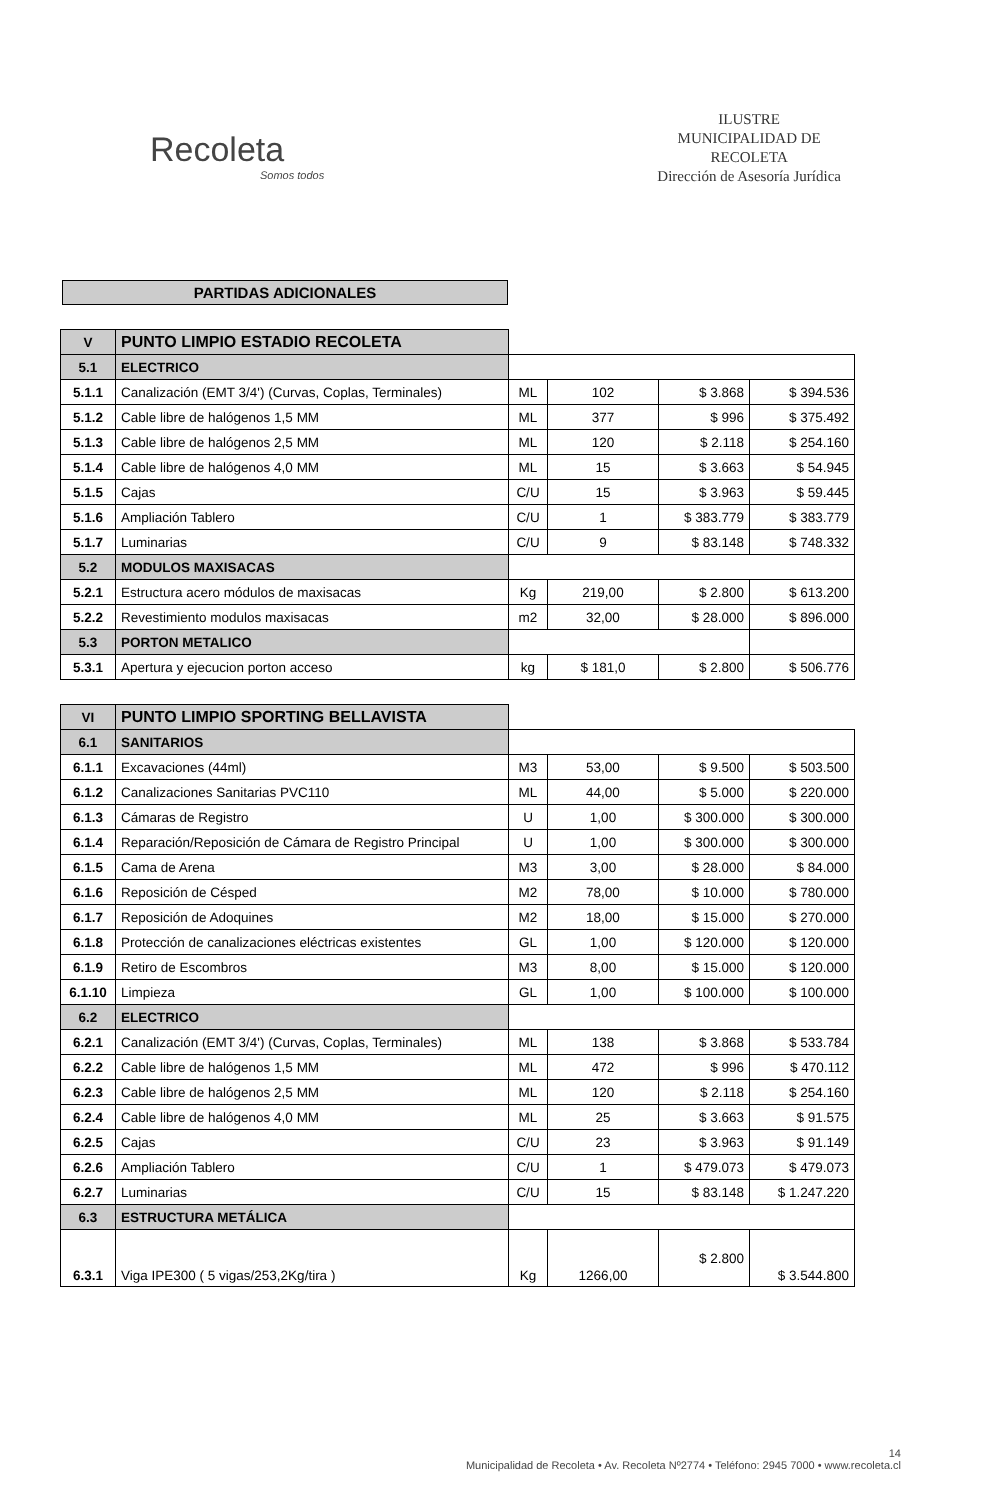Recoleta
Somos todos
ILUSTRE
MUNICIPALIDAD DE
RECOLETA
Dirección de Asesoría Jurídica
PARTIDAS ADICIONALES
| V | PUNTO LIMPIO ESTADIO RECOLETA | | | | |
| 5.1 | ELECTRICO | | | | |
| 5.1.1 | Canalización (EMT 3/4') (Curvas, Coplas, Terminales) | ML | 102 | $ 3.868 | $ 394.536 |
| 5.1.2 | Cable libre de halógenos 1,5 MM | ML | 377 | $ 996 | $ 375.492 |
| 5.1.3 | Cable libre de halógenos 2,5 MM | ML | 120 | $ 2.118 | $ 254.160 |
| 5.1.4 | Cable libre de halógenos 4,0 MM | ML | 15 | $ 3.663 | $ 54.945 |
| 5.1.5 | Cajas | C/U | 15 | $ 3.963 | $ 59.445 |
| 5.1.6 | Ampliación Tablero | C/U | 1 | $ 383.779 | $ 383.779 |
| 5.1.7 | Luminarias | C/U | 9 | $ 83.148 | $ 748.332 |
| 5.2 | MODULOS MAXISACAS | | | | |
| 5.2.1 | Estructura acero módulos de maxisacas | Kg | 219,00 | $ 2.800 | $ 613.200 |
| 5.2.2 | Revestimiento modulos maxisacas | m2 | 32,00 | $ 28.000 | $ 896.000 |
| 5.3 | PORTON METALICO | | | | |
| 5.3.1 | Apertura y ejecucion porton acceso | kg | $ 181,0 | $ 2.800 | $ 506.776 |
| VI | PUNTO LIMPIO SPORTING BELLAVISTA | | | | |
| 6.1 | SANITARIOS | | | | |
| 6.1.1 | Excavaciones (44ml) | M3 | 53,00 | $ 9.500 | $ 503.500 |
| 6.1.2 | Canalizaciones Sanitarias PVC110 | ML | 44,00 | $ 5.000 | $ 220.000 |
| 6.1.3 | Cámaras de Registro | U | 1,00 | $ 300.000 | $ 300.000 |
| 6.1.4 | Reparación/Reposición de Cámara de Registro Principal | U | 1,00 | $ 300.000 | $ 300.000 |
| 6.1.5 | Cama de Arena | M3 | 3,00 | $ 28.000 | $ 84.000 |
| 6.1.6 | Reposición de Césped | M2 | 78,00 | $ 10.000 | $ 780.000 |
| 6.1.7 | Reposición de Adoquines | M2 | 18,00 | $ 15.000 | $ 270.000 |
| 6.1.8 | Protección de canalizaciones eléctricas existentes | GL | 1,00 | $ 120.000 | $ 120.000 |
| 6.1.9 | Retiro de Escombros | M3 | 8,00 | $ 15.000 | $ 120.000 |
| 6.1.10 | Limpieza | GL | 1,00 | $ 100.000 | $ 100.000 |
| 6.2 | ELECTRICO | | | | |
| 6.2.1 | Canalización (EMT 3/4') (Curvas, Coplas, Terminales) | ML | 138 | $ 3.868 | $ 533.784 |
| 6.2.2 | Cable libre de halógenos 1,5 MM | ML | 472 | $ 996 | $ 470.112 |
| 6.2.3 | Cable libre de halógenos 2,5 MM | ML | 120 | $ 2.118 | $ 254.160 |
| 6.2.4 | Cable libre de halógenos 4,0 MM | ML | 25 | $ 3.663 | $ 91.575 |
| 6.2.5 | Cajas | C/U | 23 | $ 3.963 | $ 91.149 |
| 6.2.6 | Ampliación Tablero | C/U | 1 | $ 479.073 | $ 479.073 |
| 6.2.7 | Luminarias | C/U | 15 | $ 83.148 | $ 1.247.220 |
| 6.3 | ESTRUCTURA METÁLICA | | | | |
| 6.3.1 | Viga IPE300 ( 5 vigas/253,2Kg/tira ) | Kg | 1266,00 | $ 2.800 | $ 3.544.800 |
14
Municipalidad de Recoleta • Av. Recoleta Nº2774 • Teléfono: 2945 7000 • www.recoleta.cl